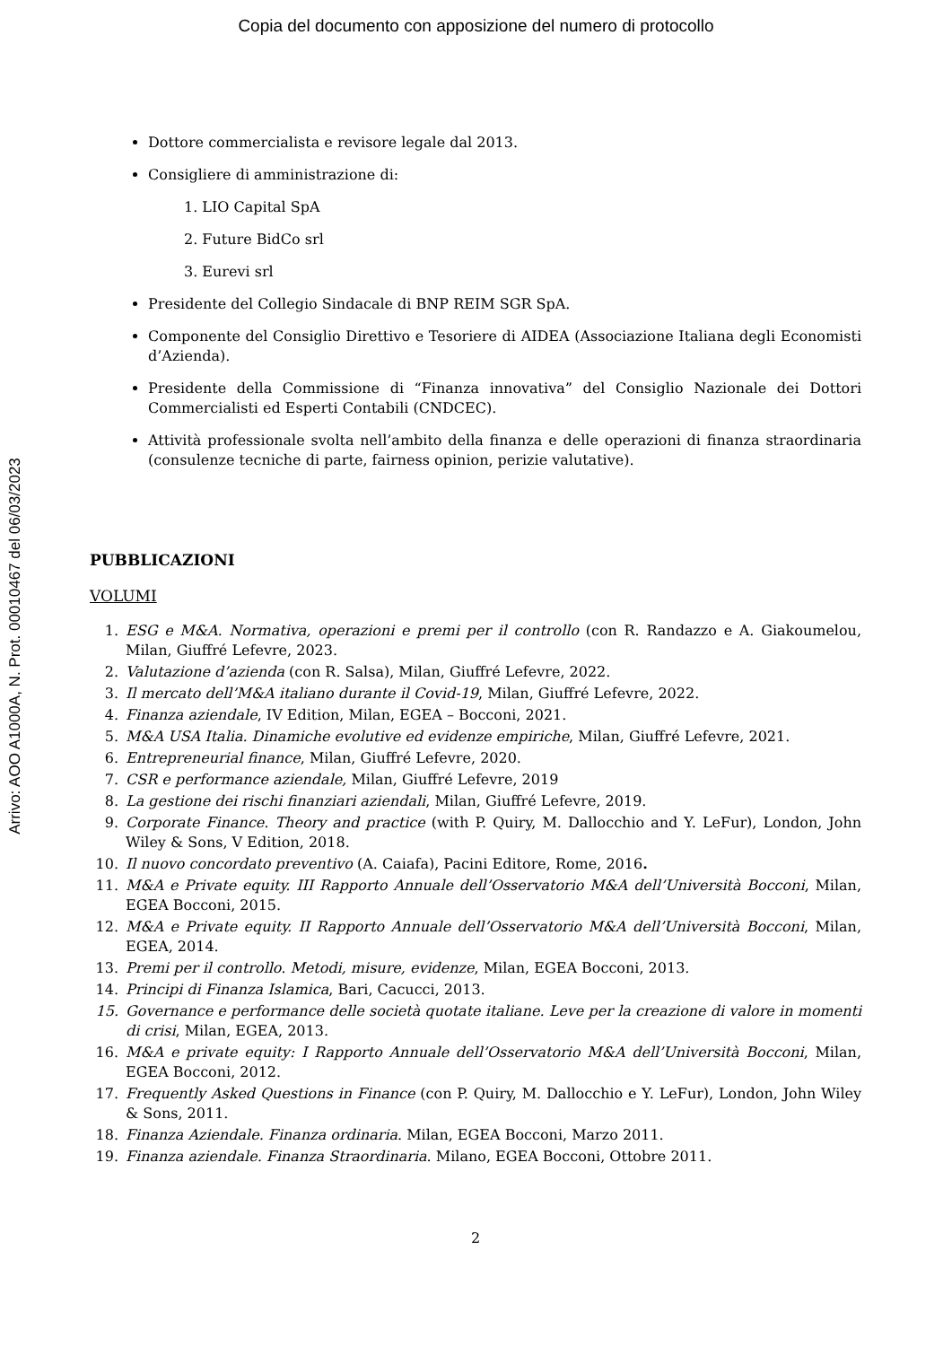Copia del documento con apposizione del numero di protocollo
Arrivo: AOO A1000A, N. Prot. 00010467 del 06/03/2023
Dottore commercialista e revisore legale dal 2013.
Consigliere di amministrazione di:
1. LIO Capital SpA
2. Future BidCo srl
3. Eurevi srl
Presidente del Collegio Sindacale di BNP REIM SGR SpA.
Componente del Consiglio Direttivo e Tesoriere di AIDEA (Associazione Italiana degli Economisti d’Azienda).
Presidente della Commissione di “Finanza innovativa” del Consiglio Nazionale dei Dottori Commercialisti ed Esperti Contabili (CNDCEC).
Attività professionale svolta nell’ambito della finanza e delle operazioni di finanza straordinaria (consulenze tecniche di parte, fairness opinion, perizie valutative).
PUBBLICAZIONI
VOLUMI
1. ESG e M&A. Normativa, operazioni e premi per il controllo (con R. Randazzo e A. Giakoumelou, Milan, Giuffré Lefevre, 2023.
2. Valutazione d’azienda (con R. Salsa), Milan, Giuffré Lefevre, 2022.
3. Il mercato dell’M&A italiano durante il Covid-19, Milan, Giuffré Lefevre, 2022.
4. Finanza aziendale, IV Edition, Milan, EGEA – Bocconi, 2021.
5. M&A USA Italia. Dinamiche evolutive ed evidenze empiriche, Milan, Giuffré Lefevre, 2021.
6. Entrepreneurial finance, Milan, Giuffré Lefevre, 2020.
7. CSR e performance aziendale, Milan, Giuffré Lefevre, 2019
8. La gestione dei rischi finanziari aziendali, Milan, Giuffré Lefevre, 2019.
9. Corporate Finance. Theory and practice (with P. Quiry, M. Dallocchio and Y. LeFur), London, John Wiley & Sons, V Edition, 2018.
10. Il nuovo concordato preventivo (A. Caiafa), Pacini Editore, Rome, 2016.
11. M&A e Private equity. III Rapporto Annuale dell’Osservatorio M&A dell’Università Bocconi, Milan, EGEA Bocconi, 2015.
12. M&A e Private equity. II Rapporto Annuale dell’Osservatorio M&A dell’Università Bocconi, Milan, EGEA, 2014.
13. Premi per il controllo. Metodi, misure, evidenze, Milan, EGEA Bocconi, 2013.
14. Principi di Finanza Islamica, Bari, Cacucci, 2013.
15. Governance e performance delle società quotate italiane. Leve per la creazione di valore in momenti di crisi, Milan, EGEA, 2013.
16. M&A e private equity: I Rapporto Annuale dell’Osservatorio M&A dell’Università Bocconi, Milan, EGEA Bocconi, 2012.
17. Frequently Asked Questions in Finance (con P. Quiry, M. Dallocchio e Y. LeFur), London, John Wiley & Sons, 2011.
18. Finanza Aziendale. Finanza ordinaria. Milan, EGEA Bocconi, Marzo 2011.
19. Finanza aziendale. Finanza Straordinaria. Milano, EGEA Bocconi, Ottobre 2011.
2